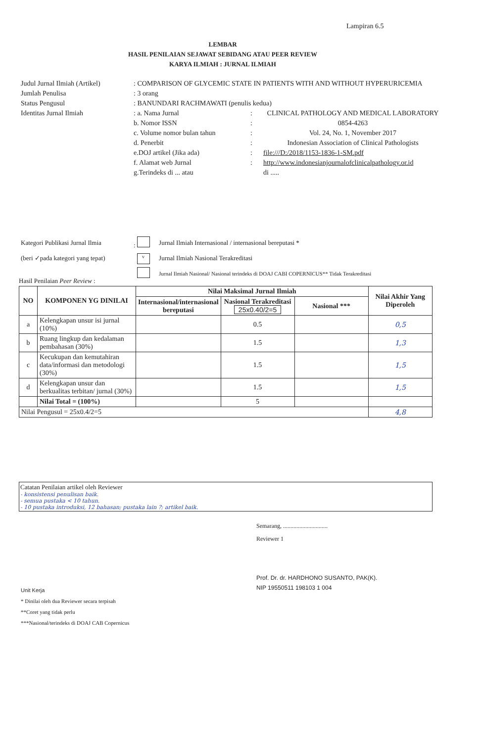Lampiran 6.5
LEMBAR
HASIL PENILAIAN SEJAWAT SEBIDANG ATAU PEER REVIEW
KARYA ILMIAH : JURNAL ILMIAH
| Judul Jurnal Ilmiah (Artikel) | : COMPARISON OF GLYCEMIC STATE IN PATIENTS WITH AND WITHOUT HYPERURICEMIA | | |
| Jumlah Penulisa | : 3 orang | | |
| Status Pengusul | : BANUNDARI RACHMAWATI (penulis kedua) | | |
| Identitas Jurnal Ilmiah | : a. Nama Jurnal | : | CLINICAL PATHOLOGY AND MEDICAL LABORATORY |
| | b. Nomor ISSN | : | 0854-4263 |
| | c. Volume nomor bulan tahun | : | Vol. 24, No. 1, November 2017 |
| | d. Penerbit | : | Indonesian Association of Clinical Pathologists |
| | e.DOJ artikel (Jika ada) | : | file:///D:/2018/1153-1836-1-SM.pdf |
| | f. Alamat web Jurnal | : | http://www.indonesianjournalofclinicalpathology.or.id |
| | g.Terindeks di ... atau | | di ..... |
| Kategori Publikasi Jurnal Ilmia | : | Jurnal Ilmiah Internasional / internasional bereputasi * |
| (beri ✓pada kategori yang tepat) | v | Jurnal Ilmiah Nasional Terakreditasi |
| | | Jurnal Ilmiah Nasional/ Nasional terindeks di DOAJ CABI COPERNICUS** Tidak Terakreditasi |
Hasil Penilaian Peer Review :
| NO | KOMPONEN YG DINILAI | Nilai Maksimal Jurnal Ilmiah | | | Nilai Akhir Yang Diperoleh |
| --- | --- | --- | --- | --- | --- |
| | | Internasional/internasional bereputasi | Nasional Terakreditasi 25x0.40/2=5 | Nasional *** | |
| a | Kelengkapan unsur isi jurnal (10%) | | 0.5 | | 0,5 |
| b | Ruang lingkup dan kedalaman pembahasan (30%) | | 1.5 | | 1,3 |
| c | Kecukupan dan kemutahiran data/informasi dan metodologi (30%) | | 1.5 | | 1,5 |
| d | Kelengkapan unsur dan berkualitas terbitan/ jurnal (30%) | | 1.5 | | 1,5 |
| | Nilai Total = (100%) | | 5 | | |
| Nilai Pengusul = 25x0.4/2=5 | | | | | 4,8 |
Catatan Penilaian artikel oleh Reviewer
- konsistensi penulisan baik.
- semua pustaka < 10 tahun.
- 10 pustaka introduksi, 12 bahasan; pustaka lain ?; artikel baik.
Semarang, ..............................
Reviewer 1
Prof. Dr. dr. HARDHONO SUSANTO, PAK(K).
NIP 19550511 198103 1 004
Unit Kerja
* Dinilai oleh dua Reviewer secara terpisah
**Coret yang tidak perlu
***Nasional/terindeks di DOAJ CAB Copernicus